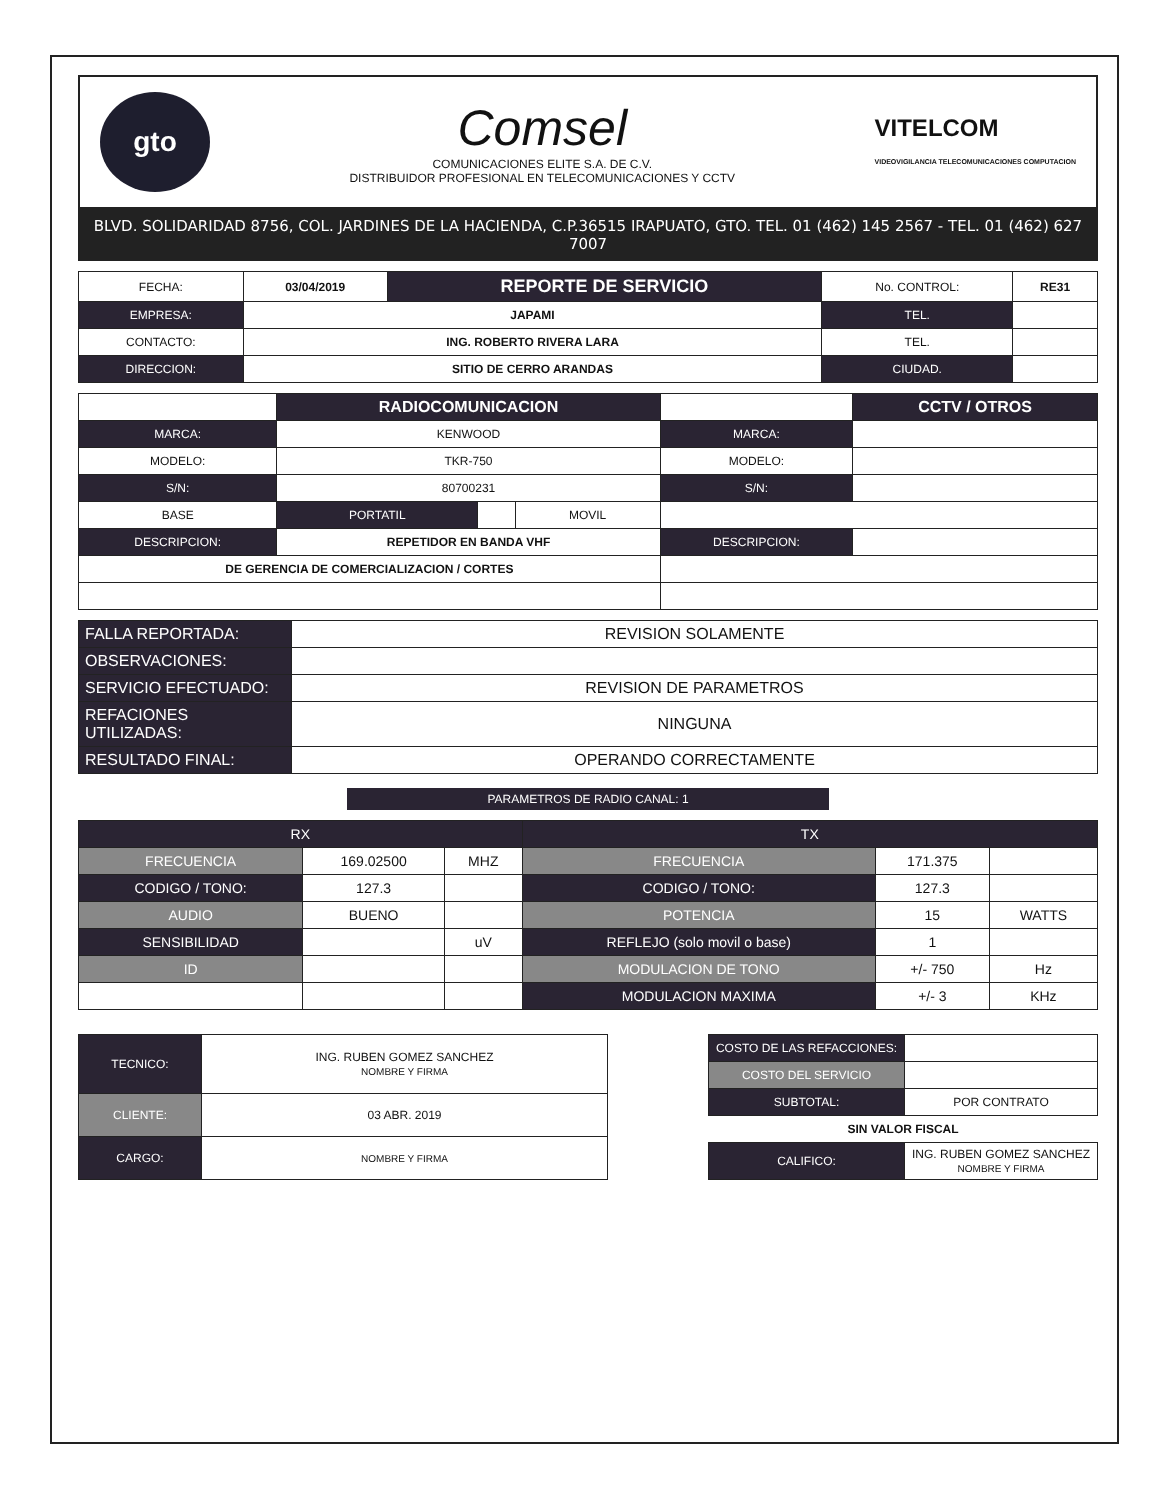gto
Comsel
COMUNICACIONES ELITE S.A. DE C.V.
DISTRIBUIDOR PROFESIONAL EN TELECOMUNICACIONES Y CCTV
VITELCOM
VIDEOVIGILANCIA TELECOMUNICACIONES COMPUTACION
BLVD. SOLIDARIDAD 8756, COL. JARDINES DE LA HACIENDA, C.P.36515 IRAPUATO, GTO. TEL. 01 (462) 145 2567 - TEL. 01 (462) 627 7007
| FECHA: | 03/04/2019 | REPORTE DE SERVICIO | No. CONTROL: | RE31 |
| EMPRESA: | JAPAMI | | TEL. | |
| CONTACTO: | ING. ROBERTO RIVERA LARA | | TEL. | |
| DIRECCION: | SITIO DE CERRO ARANDAS | | CIUDAD. | |
| | RADIOCOMUNICACION | | | | CCTV / OTROS |
| MARCA: | KENWOOD | | | MARCA: | |
| MODELO: | TKR-750 | | | MODELO: | |
| S/N: | 80700231 | | | S/N: | |
| BASE | PORTATIL | | MOVIL | | |
| DESCRIPCION: | REPETIDOR EN BANDA VHF | | | DESCRIPCION: | |
| DE GERENCIA DE COMERCIALIZACION / CORTES | | | | | |
| FALLA REPORTADA: | REVISION SOLAMENTE |
| OBSERVACIONES: | |
| SERVICIO EFECTUADO: | REVISION DE PARAMETROS |
| REFACIONES UTILIZADAS: | NINGUNA |
| RESULTADO FINAL: | OPERANDO CORRECTAMENTE |
PARAMETROS DE RADIO CANAL: 1
| RX | | | TX | | |
| FRECUENCIA | 169.02500 | MHZ | FRECUENCIA | 171.375 | |
| CODIGO / TONO: | 127.3 | | CODIGO / TONO: | 127.3 | |
| AUDIO | BUENO | | POTENCIA | 15 | WATTS |
| SENSIBILIDAD | | uV | REFLEJO (solo movil o base) | 1 | |
| ID | | | MODULACION DE TONO | +/- 750 | Hz |
| | | | MODULACION MAXIMA | +/- 3 | KHz |
| TECNICO: | ING. RUBEN GOMEZ SANCHEZ NOMBRE Y FIRMA |
| CLIENTE: | 03 ABR. 2019 |
| CARGO: | NOMBRE Y FIRMA |
| COSTO DE LAS REFACCIONES: | |
| COSTO DEL SERVICIO | |
| SUBTOTAL: | POR CONTRATO |
| SIN VALOR FISCAL | |
| CALIFICO: | ING. RUBEN GOMEZ SANCHEZ NOMBRE Y FIRMA |